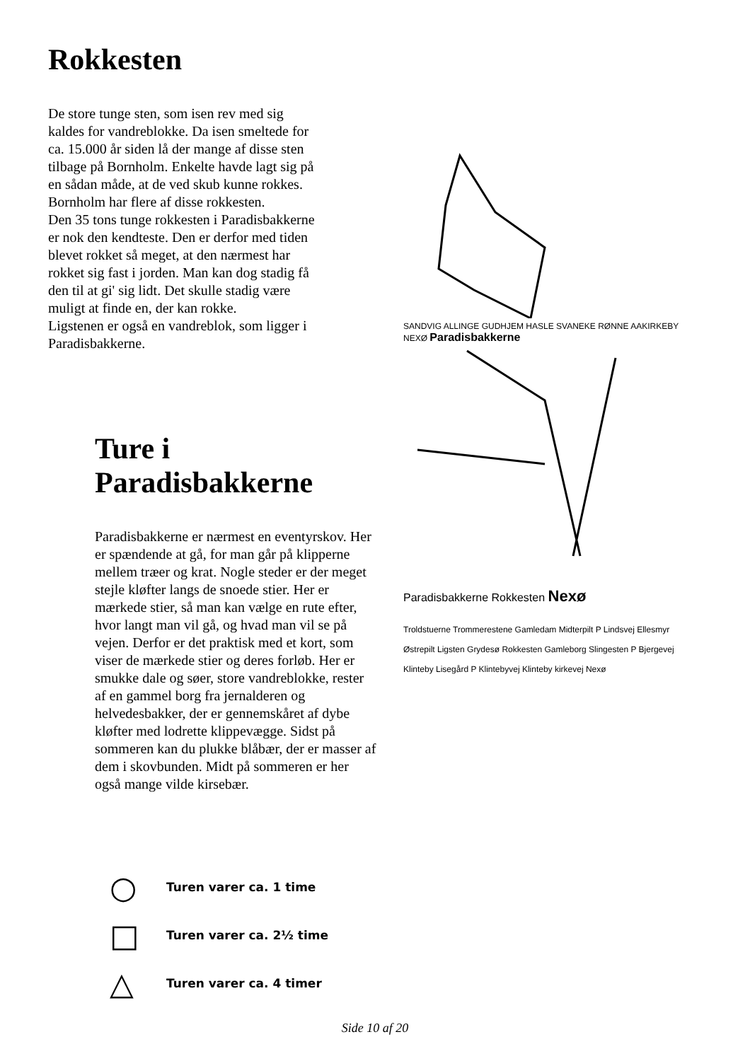Rokkesten
De store tunge sten, som isen rev med sig kaldes for vandreblokke. Da isen smeltede for ca. 15.000 år siden lå der mange af disse sten tilbage på Bornholm. Enkelte havde lagt sig på en sådan måde, at de ved skub kunne rokkes. Bornholm har flere af disse rokkesten.
Den 35 tons tunge rokkesten i Paradisbakkerne er nok den kendteste. Den er derfor med tiden blevet rokket så meget, at den nærmest har rokket sig fast i jorden. Man kan dog stadig få den til at gi' sig lidt. Det skulle stadig være muligt at finde en, der kan rokke.
Ligstenen er også en vandreblok, som ligger i Paradisbakkerne.
Ture i
Paradisbakkerne
Paradisbakkerne er nærmest en eventyrskov. Her er spændende at gå, for man går på klipperne mellem træer og krat. Nogle steder er der meget stejle kløfter langs de snoede stier. Her er mærkede stier, så man kan vælge en rute efter, hvor langt man vil gå, og hvad man vil se på vejen. Derfor er det praktisk med et kort, som viser de mærkede stier og deres forløb. Her er smukke dale og søer, store vandreblokke, rester af en gammel borg fra jernalderen og helvedesbakker, der er gennemskåret af dybe kløfter med lodrette klippevægge. Sidst på sommeren kan du plukke blåbær, der er masser af dem i skovbunden. Midt på sommeren er her også mange vilde kirsebær.
SANDVIG ALLINGE GUDHJEM HASLE SVANEKE RØNNE AAKIRKEBY NEXØ Paradisbakkerne
Paradisbakkerne Rokkesten Nexø
Troldstuerne Trommerestene Gamledam Midterpilt P Lindsvej Ellesmyr Østrepilt Ligsten Grydesø Rokkesten Gamleborg Slingesten P Bjergevej Klinteby Lisegård P Klintebyvej Klinteby kirkevej Nexø
○ Turen varer ca. 1 time
□ Turen varer ca. 2½ time
△ Turen varer ca. 4 timer
Side 10 af 20